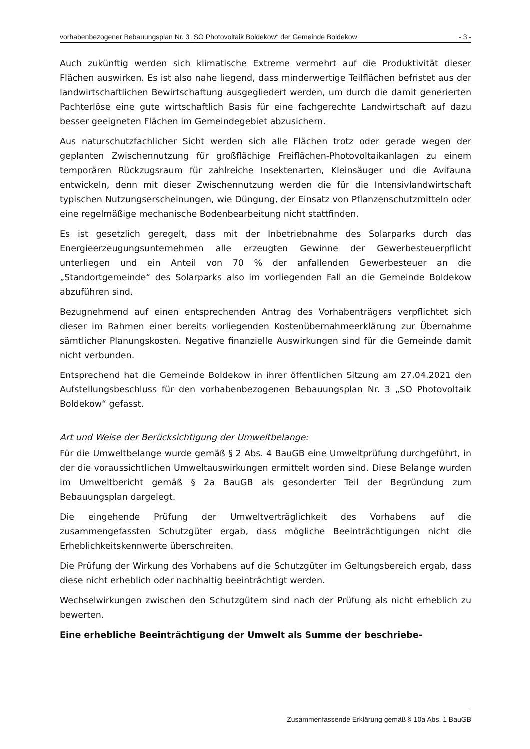vorhabenbezogener Bebauungsplan Nr. 3 „SO Photovoltaik Boldekow“ der Gemeinde Boldekow - 3 -
Auch zukünftig werden sich klimatische Extreme vermehrt auf die Produktivität dieser Flächen auswirken. Es ist also nahe liegend, dass minderwertige Teilflächen befristet aus der landwirtschaftlichen Bewirtschaftung ausgegliedert werden, um durch die damit generierten Pachterlöse eine gute wirtschaftlich Basis für eine fachgerechte Landwirtschaft auf dazu besser geeigneten Flächen im Gemeindegebiet abzusichern.
Aus naturschutzfachlicher Sicht werden sich alle Flächen trotz oder gerade wegen der geplanten Zwischennutzung für großflächige Freiflächen-Photovoltaikanlagen zu einem temporären Rückzugsraum für zahlreiche Insektenarten, Kleinsäuger und die Avifauna entwickeln, denn mit dieser Zwischennutzung werden die für die Intensivlandwirtschaft typischen Nutzungserscheinungen, wie Düngung, der Einsatz von Pflanzenschutzmitteln oder eine regelmäßige mechanische Bodenbearbeitung nicht stattfinden.
Es ist gesetzlich geregelt, dass mit der Inbetriebnahme des Solarparks durch das Energieerzeugungsunternehmen alle erzeugten Gewinne der Gewerbesteuerpflicht unterliegen und ein Anteil von 70 % der anfallenden Gewerbesteuer an die „Standortgemeinde“ des Solarparks also im vorliegenden Fall an die Gemeinde Boldekow abzuführen sind.
Bezugnehmend auf einen entsprechenden Antrag des Vorhabenträgers verpflichtet sich dieser im Rahmen einer bereits vorliegenden Kostenübernahmeerklärung zur Übernahme sämtlicher Planungskosten. Negative finanzielle Auswirkungen sind für die Gemeinde damit nicht verbunden.
Entsprechend hat die Gemeinde Boldekow in ihrer öffentlichen Sitzung am 27.04.2021 den Aufstellungsbeschluss für den vorhabenbezogenen Bebauungsplan Nr. 3 „SO Photovoltaik Boldekow“ gefasst.
Art und Weise der Berücksichtigung der Umweltbelange:
Für die Umweltbelange wurde gemäß § 2 Abs. 4 BauGB eine Umweltprüfung durchgeführt, in der die voraussichtlichen Umweltauswirkungen ermittelt worden sind. Diese Belange wurden im Umweltbericht gemäß § 2a BauGB als gesonderter Teil der Begründung zum Bebauungsplan dargelegt.
Die eingehende Prüfung der Umweltverträglichkeit des Vorhabens auf die zusammengefassten Schutzgüter ergab, dass mögliche Beeinträchtigungen nicht die Erheblichkeitskennwerte überschreiten.
Die Prüfung der Wirkung des Vorhabens auf die Schutzgüter im Geltungsbereich ergab, dass diese nicht erheblich oder nachhaltig beeinträchtigt werden.
Wechselwirkungen zwischen den Schutzgütern sind nach der Prüfung als nicht erheblich zu bewerten.
Eine erhebliche Beeinträchtigung der Umwelt als Summe der beschriebe-
Zusammenfassende Erklärung gemäß § 10a Abs. 1 BauGB